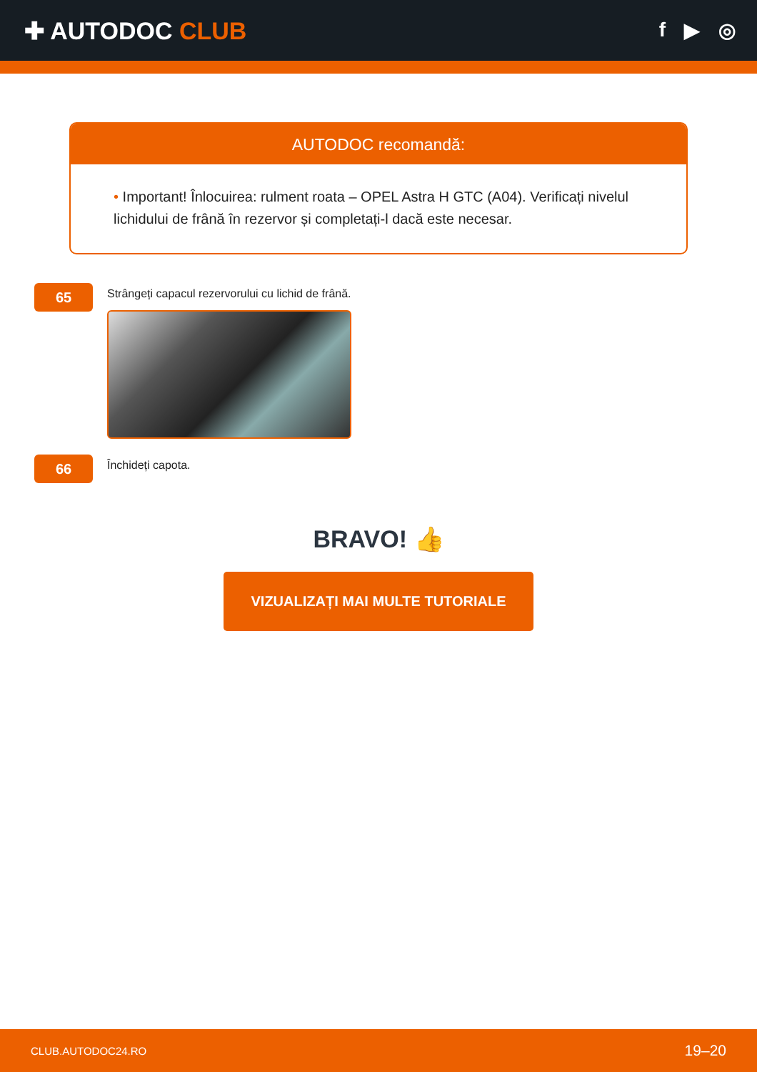✚ AUTODOC CLUB
f ▶ ◎
AUTODOC recomandă:
• Important! Înlocuirea: rulment roata – OPEL Astra H GTC (A04). Verificați nivelul lichidului de frână în rezervor și completați-l dacă este necesar.
65
Strângeți capacul rezervorului cu lichid de frână.
66
Închideți capota.
BRAVO! 👍
VIZUALIZAȚI MAI MULTE TUTORIALE
CLUB.AUTODOC24.RO 19–20